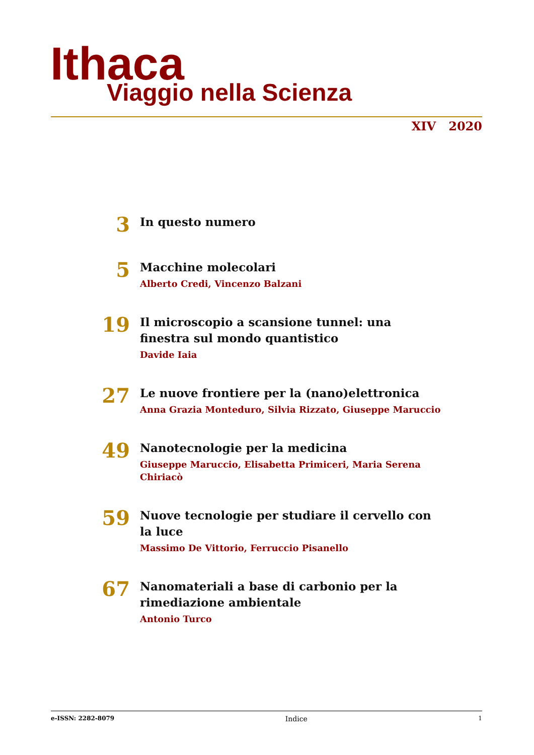Ithaca Viaggio nella Scienza
XIV 2020
3
In questo numero
5
Macchine molecolari
Alberto Credi, Vincenzo Balzani
19
Il microscopio a scansione tunnel: una finestra sul mondo quantistico
Davide Iaia
27
Le nuove frontiere per la (nano)elettronica
Anna Grazia Monteduro, Silvia Rizzato, Giuseppe Maruccio
49
Nanotecnologie per la medicina
Giuseppe Maruccio, Elisabetta Primiceri, Maria Serena Chiriacò
59
Nuove tecnologie per studiare il cervello con la luce
Massimo De Vittorio, Ferruccio Pisanello
67
Nanomateriali a base di carbonio per la rimediazione ambientale
Antonio Turco
e-ISSN: 2282-8079 Indice 1